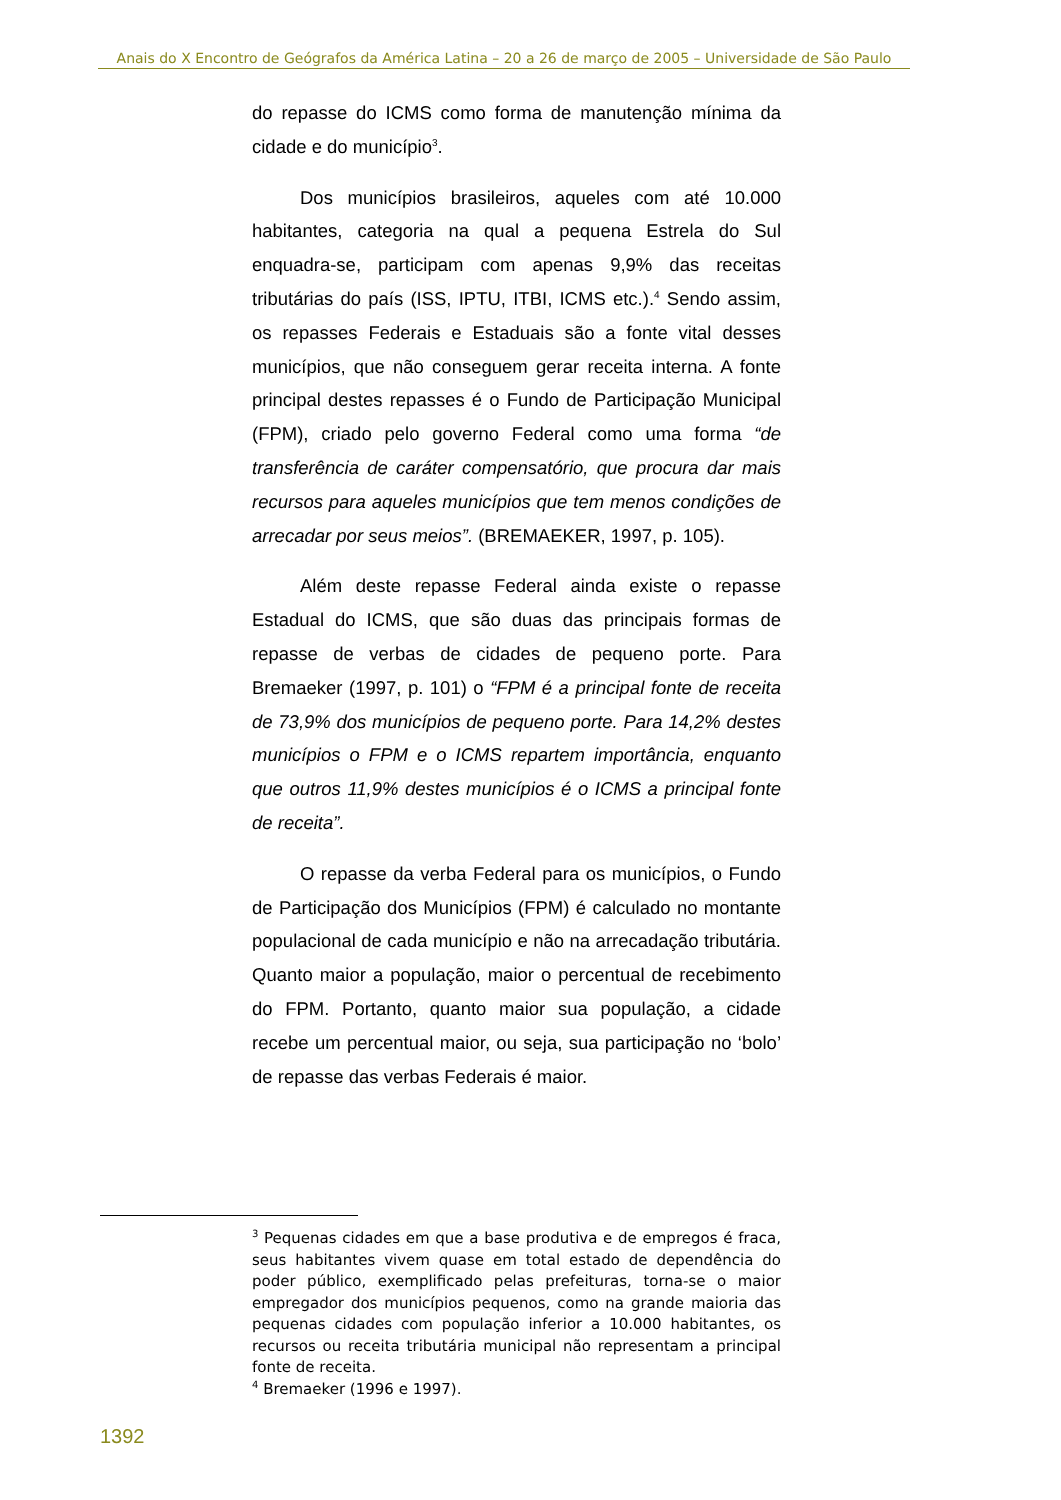Anais do X Encontro de Geógrafos da América Latina – 20 a 26 de março de 2005 – Universidade de São Paulo
do repasse do ICMS como forma de manutenção mínima da cidade e do município<sup>3</sup>.
Dos municípios brasileiros, aqueles com até 10.000 habitantes, categoria na qual a pequena Estrela do Sul enquadra-se, participam com apenas 9,9% das receitas tributárias do país (ISS, IPTU, ITBI, ICMS etc.).<sup>4</sup> Sendo assim, os repasses Federais e Estaduais são a fonte vital desses municípios, que não conseguem gerar receita interna. A fonte principal destes repasses é o Fundo de Participação Municipal (FPM), criado pelo governo Federal como uma forma “de transferência de caráter compensatório, que procura dar mais recursos para aqueles municípios que tem menos condições de arrecadar por seus meios”. (BREMAEKER, 1997, p. 105).
Além deste repasse Federal ainda existe o repasse Estadual do ICMS, que são duas das principais formas de repasse de verbas de cidades de pequeno porte. Para Bremaeker (1997, p. 101) o “FPM é a principal fonte de receita de 73,9% dos municípios de pequeno porte. Para 14,2% destes municípios o FPM e o ICMS repartem importância, enquanto que outros 11,9% destes municípios é o ICMS a principal fonte de receita”.
O repasse da verba Federal para os municípios, o Fundo de Participação dos Municípios (FPM) é calculado no montante populacional de cada município e não na arrecadação tributária. Quanto maior a população, maior o percentual de recebimento do FPM. Portanto, quanto maior sua população, a cidade recebe um percentual maior, ou seja, sua participação no ‘bolo’ de repasse das verbas Federais é maior.
<sup>3</sup> Pequenas cidades em que a base produtiva e de empregos é fraca, seus habitantes vivem quase em total estado de dependência do poder público, exemplificado pelas prefeituras, torna-se o maior empregador dos municípios pequenos, como na grande maioria das pequenas cidades com população inferior a 10.000 habitantes, os recursos ou receita tributária municipal não representam a principal fonte de receita.
<sup>4</sup> Bremaeker (1996 e 1997).
1392